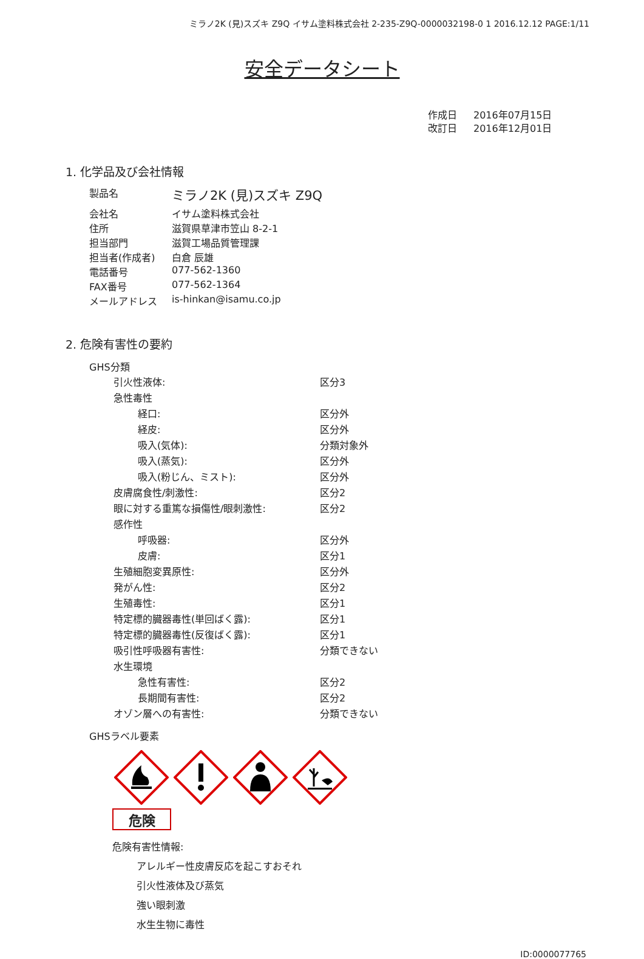ミラノ2K (見)スズキ Z9Q イサム塗料株式会社 2-235-Z9Q-0000032198-0 1 2016.12.12 PAGE:1/11
安全データシート
作成日 2016年07月15日
改訂日 2016年12月01日
1. 化学品及び会社情報
| 製品名 | ミラノ2K (見)スズキ Z9Q |
| 会社名 | イサム塗料株式会社 |
| 住所 | 滋賀県草津市笠山 8-2-1 |
| 担当部門 | 滋賀工場品質管理課 |
| 担当者(作成者) | 白倉 辰雄 |
| 電話番号 | 077-562-1360 |
| FAX番号 | 077-562-1364 |
| メールアドレス | is-hinkan@isamu.co.jp |
2. 危険有害性の要約
GHS分類
| 引火性液体: | 区分3 |
| 急性毒性 | |
| 経口: | 区分外 |
| 経皮: | 区分外 |
| 吸入(気体): | 分類対象外 |
| 吸入(蒸気): | 区分外 |
| 吸入(粉じん、ミスト): | 区分外 |
| 皮膚腐食性/刺激性: | 区分2 |
| 眼に対する重篤な損傷性/眼刺激性: | 区分2 |
| 感作性 | |
| 呼吸器: | 区分外 |
| 皮膚: | 区分1 |
| 生殖細胞変異原性: | 区分外 |
| 発がん性: | 区分2 |
| 生殖毒性: | 区分1 |
| 特定標的臓器毒性(単回ばく露): | 区分1 |
| 特定標的臓器毒性(反復ばく露): | 区分1 |
| 吸引性呼吸器有害性: | 分類できない |
| 水生環境 | |
| 急性有害性: | 区分2 |
| 長期間有害性: | 区分2 |
| オゾン層への有害性: | 分類できない |
GHSラベル要素
危険
危険有害性情報:
アレルギー性皮膚反応を起こすおそれ
引火性液体及び蒸気
強い眼刺激
水生生物に毒性
ID:0000077765